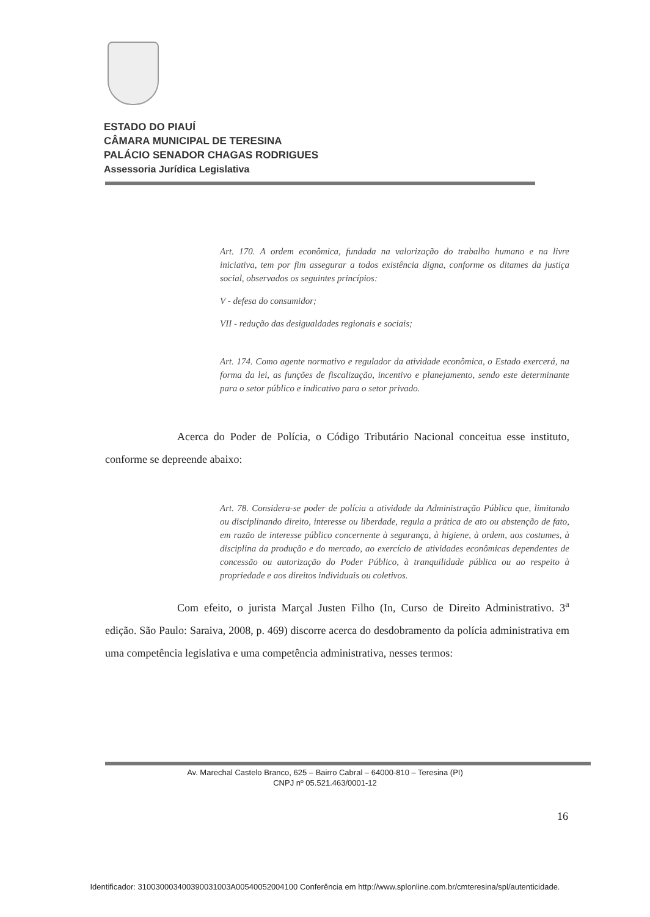ESTADO DO PIAUÍ
CÂMARA MUNICIPAL DE TERESINA
PALÁCIO SENADOR CHAGAS RODRIGUES
Assessoria Jurídica Legislativa
Art. 170. A ordem econômica, fundada na valorização do trabalho humano e na livre iniciativa, tem por fim assegurar a todos existência digna, conforme os ditames da justiça social, observados os seguintes princípios:
V - defesa do consumidor;
VII - redução das desigualdades regionais e sociais;
Art. 174. Como agente normativo e regulador da atividade econômica, o Estado exercerá, na forma da lei, as funções de fiscalização, incentivo e planejamento, sendo este determinante para o setor público e indicativo para o setor privado.
Acerca do Poder de Polícia, o Código Tributário Nacional conceitua esse instituto, conforme se depreende abaixo:
Art. 78. Considera-se poder de polícia a atividade da Administração Pública que, limitando ou disciplinando direito, interesse ou liberdade, regula a prática de ato ou abstenção de fato, em razão de interesse público concernente à segurança, à higiene, à ordem, aos costumes, à disciplina da produção e do mercado, ao exercício de atividades econômicas dependentes de concessão ou autorização do Poder Público, à tranquilidade pública ou ao respeito à propriedade e aos direitos individuais ou coletivos.
Com efeito, o jurista Marçal Justen Filho (In, Curso de Direito Administrativo. 3<sup>a</sup> edição. São Paulo: Saraiva, 2008, p. 469) discorre acerca do desdobramento da polícia administrativa em uma competência legislativa e uma competência administrativa, nesses termos:
Av. Marechal Castelo Branco, 625 – Bairro Cabral – 64000-810 – Teresina (PI)
CNPJ nº 05.521.463/0001-12
16
Identificador: 310030003400390031003A00540052004100 Conferência em http://www.splonline.com.br/cmteresina/spl/autenticidade.